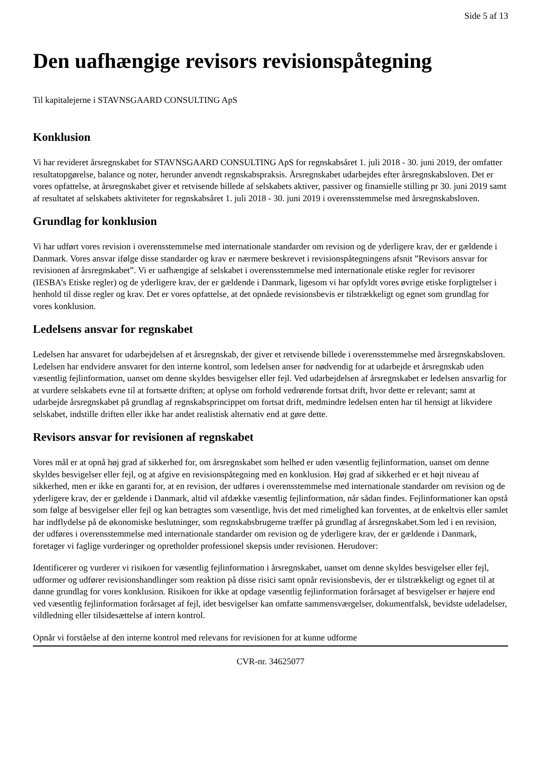Side 5 af 13
Den uafhængige revisors revisionspåtegning
Til kapitalejerne i STAVNSGAARD CONSULTING ApS
Konklusion
Vi har revideret årsregnskabet for STAVNSGAARD CONSULTING ApS for regnskabsåret 1. juli 2018 - 30. juni 2019, der omfatter resultatopgørelse, balance og noter, herunder anvendt regnskabspraksis. Årsregnskabet udarbejdes efter årsregnskabsloven. Det er vores opfattelse, at årsregnskabet giver et retvisende billede af selskabets aktiver, passiver og finansielle stilling pr 30. juni 2019 samt af resultatet af selskabets aktiviteter for regnskabsåret 1. juli 2018 - 30. juni 2019 i overensstemmelse med årsregnskabsloven.
Grundlag for konklusion
Vi har udført vores revision i overensstemmelse med internationale standarder om revision og de yderligere krav, der er gældende i Danmark. Vores ansvar ifølge disse standarder og krav er nærmere beskrevet i revisionspåtegningens afsnit ”Revisors ansvar for revisionen af årsregnskabet”. Vi er uafhængige af selskabet i overensstemmelse med internationale etiske regler for revisorer (IESBA’s Etiske regler) og de yderligere krav, der er gældende i Danmark, ligesom vi har opfyldt vores øvrige etiske forpligtelser i henhold til disse regler og krav. Det er vores opfattelse, at det opnåede revisionsbevis er tilstrækkeligt og egnet som grundlag for vores konklusion.
Ledelsens ansvar for regnskabet
Ledelsen har ansvaret for udarbejdelsen af et årsregnskab, der giver et retvisende billede i overensstemmelse med årsregnskabsloven. Ledelsen har endvidere ansvaret for den interne kontrol, som ledelsen anser for nødvendig for at udarbejde et årsregnskab uden væsentlig fejlinformation, uanset om denne skyldes besvigelser eller fejl. Ved udarbejdelsen af årsregnskabet er ledelsen ansvarlig for at vurdere selskabets evne til at fortsætte driften; at oplyse om forhold vedrørende fortsat drift, hvor dette er relevant; samt at udarbejde årsregnskabet på grundlag af regnskabsprincippet om fortsat drift, medmindre ledelsen enten har til hensigt at likvidere selskabet, indstille driften eller ikke har andet realistisk alternativ end at gøre dette.
Revisors ansvar for revisionen af regnskabet
Vores mål er at opnå høj grad af sikkerhed for, om årsregnskabet som helhed er uden væsentlig fejlinformation, uanset om denne skyldes besvigelser eller fejl, og at afgive en revisionspåtegning med en konklusion. Høj grad af sikkerhed er et højt niveau af sikkerhed, men er ikke en garanti for, at en revision, der udføres i overensstemmelse med internationale standarder om revision og de yderligere krav, der er gældende i Danmark, altid vil afdække væsentlig fejlinformation, når sådan findes. Fejlinformationer kan opstå som følge af besvigelser eller fejl og kan betragtes som væsentlige, hvis det med rimelighed kan forventes, at de enkeltvis eller samlet har indflydelse på de økonomiske beslutninger, som regnskabsbrugerne træffer på grundlag af årsregnskabet.Som led i en revision, der udføres i overensstemmelse med internationale standarder om revision og de yderligere krav, der er gældende i Danmark, foretager vi faglige vurderinger og opretholder professionel skepsis under revisionen. Herudover:
Identificerer og vurderer vi risikoen for væsentlig fejlinformation i årsregnskabet, uanset om denne skyldes besvigelser eller fejl, udformer og udfører revisionshandlinger som reaktion på disse risici samt opnår revisionsbevis, der er tilstrækkeligt og egnet til at danne grundlag for vores konklusion. Risikoen for ikke at opdage væsentlig fejlinformation forårsaget af besvigelser er højere end ved væsentlig fejlinformation forårsaget af fejl, idet besvigelser kan omfatte sammensværgelser, dokumentfalsk, bevidste udeladelser, vildledning eller tilsidesættelse af intern kontrol.
Opnår vi forståelse af den interne kontrol med relevans for revisionen for at kunne udforme
CVR-nr. 34625077